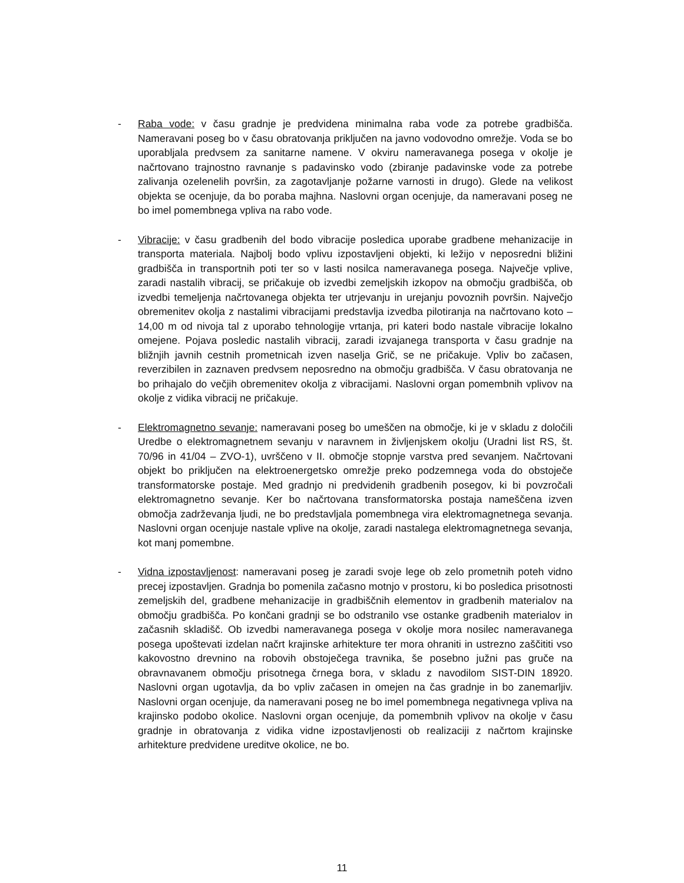- Raba vode: v času gradnje je predvidena minimalna raba vode za potrebe gradbišča. Nameravani poseg bo v času obratovanja priključen na javno vodovodno omrežje. Voda se bo uporabljala predvsem za sanitarne namene. V okviru nameravanega posega v okolje je načrtovano trajnostno ravnanje s padavinsko vodo (zbiranje padavinske vode za potrebe zalivanja ozelenelih površin, za zagotavljanje požarne varnosti in drugo). Glede na velikost objekta se ocenjuje, da bo poraba majhna. Naslovni organ ocenjuje, da nameravani poseg ne bo imel pomembnega vpliva na rabo vode.
- Vibracije: v času gradbenih del bodo vibracije posledica uporabe gradbene mehanizacije in transporta materiala. Najbolj bodo vplivu izpostavljeni objekti, ki ležijo v neposredni bližini gradbišča in transportnih poti ter so v lasti nosilca nameravanega posega. Največje vplive, zaradi nastalih vibracij, se pričakuje ob izvedbi zemeljskih izkopov na območju gradbišča, ob izvedbi temeljenja načrtovanega objekta ter utrjevanju in urejanju povoznih površin. Največjo obremenitev okolja z nastalimi vibracijami predstavlja izvedba pilotiranja na načrtovano koto –14,00 m od nivoja tal z uporabo tehnologije vrtanja, pri kateri bodo nastale vibracije lokalno omejene. Pojava posledic nastalih vibracij, zaradi izvajanega transporta v času gradnje na bližnjih javnih cestnih prometnicah izven naselja Grič, se ne pričakuje. Vpliv bo začasen, reverzibilen in zaznaven predvsem neposredno na območju gradbišča. V času obratovanja ne bo prihajalo do večjih obremenitev okolja z vibracijami. Naslovni organ pomembnih vplivov na okolje z vidika vibracij ne pričakuje.
- Elektromagnetno sevanje: nameravani poseg bo umeščen na območje, ki je v skladu z določili Uredbe o elektromagnetnem sevanju v naravnem in življenjskem okolju (Uradni list RS, št. 70/96 in 41/04 – ZVO-1), uvrščeno v II. območje stopnje varstva pred sevanjem. Načrtovani objekt bo priključen na elektroenergetsko omrežje preko podzemnega voda do obstoječe transformatorske postaje. Med gradnjo ni predvidenih gradbenih posegov, ki bi povzročali elektromagnetno sevanje. Ker bo načrtovana transformatorska postaja nameščena izven območja zadrževanja ljudi, ne bo predstavljala pomembnega vira elektromagnetnega sevanja. Naslovni organ ocenjuje nastale vplive na okolje, zaradi nastalega elektromagnetnega sevanja, kot manj pomembne.
- Vidna izpostavljenost: nameravani poseg je zaradi svoje lege ob zelo prometnih poteh vidno precej izpostavljen. Gradnja bo pomenila začasno motnjo v prostoru, ki bo posledica prisotnosti zemeljskih del, gradbene mehanizacije in gradbiščnih elementov in gradbenih materialov na območju gradbišča. Po končani gradnji se bo odstranilo vse ostanke gradbenih materialov in začasnih skladišč. Ob izvedbi nameravanega posega v okolje mora nosilec nameravanega posega upoštevati izdelan načrt krajinske arhitekture ter mora ohraniti in ustrezno zaščititi vso kakovostno drevnino na robovih obstoječega travnika, še posebno južni pas gruče na obravnavanem območju prisotnega črnega bora, v skladu z navodilom SIST-DIN 18920. Naslovni organ ugotavlja, da bo vpliv začasen in omejen na čas gradnje in bo zanemarljiv. Naslovni organ ocenjuje, da nameravani poseg ne bo imel pomembnega negativnega vpliva na krajinsko podobo okolice. Naslovni organ ocenjuje, da pomembnih vplivov na okolje v času gradnje in obratovanja z vidika vidne izpostavljenosti ob realizaciji z načrtom krajinske arhitekture predvidene ureditve okolice, ne bo.
11